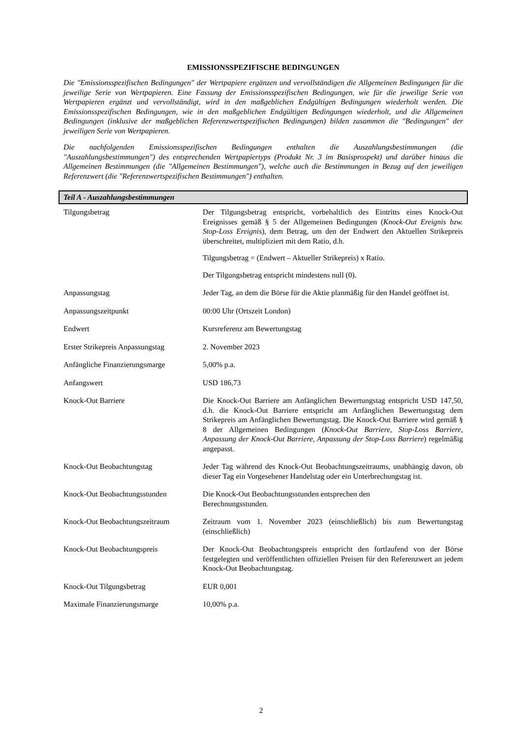EMISSIONSSPEZIFISCHE BEDINGUNGEN
Die "Emissionsspezifischen Bedingungen" der Wertpapiere ergänzen und vervollständigen die Allgemeinen Bedingungen für die jeweilige Serie von Wertpapieren. Eine Fassung der Emissionsspezifischen Bedingungen, wie für die jeweilige Serie von Wertpapieren ergänzt und vervollständigt, wird in den maßgeblichen Endgültigen Bedingungen wiederholt werden. Die Emissionsspezifischen Bedingungen, wie in den maßgeblichen Endgültigen Bedingungen wiederholt, und die Allgemeinen Bedingungen (inklusive der maßgeblichen Referenzwertspezifischen Bedingungen) bilden zusammen die "Bedingungen" der jeweiligen Serie von Wertpapieren.
Die nachfolgenden Emissionsspezifischen Bedingungen enthalten die Auszahlungsbestimmungen (die "Auszahlungsbestimmungen") des entsprechenden Wertpapiertyps (Produkt Nr. 3 im Basisprospekt) und darüber hinaus die Allgemeinen Bestimmungen (die "Allgemeinen Bestimmungen"), welche auch die Bestimmungen in Bezug auf den jeweiligen Referenzwert (die "Referenzwertspezifischen Bestimmungen") enthalten.
Teil A - Auszahlungsbestimmungen
| Tilgungsbetrag | Der Tilgungsbetrag entspricht, vorbehaltlich des Eintritts eines Knock-Out Ereignisses gemäß § 5 der Allgemeinen Bedingungen ( Knock-Out Ereignis bzw. Stop-Loss Ereignis ), dem Betrag, um den der Endwert den Aktuellen Strikepreis überschreitet, multipliziert mit dem Ratio, d.h. Tilgungsbetrag = (Endwert – Aktueller Strikepreis) x Ratio. Der Tilgungsbetrag entspricht mindestens null (0). |
| Anpassungstag | Jeder Tag, an dem die Börse für die Aktie planmäßig für den Handel geöffnet ist. |
| Anpassungszeitpunkt | 00:00 Uhr (Ortszeit London) |
| Endwert | Kursreferenz am Bewertungstag |
| Erster Strikepreis Anpassungstag | 2. November 2023 |
| Anfängliche Finanzierungsmarge | 5,00% p.a. |
| Anfangswert | USD 186,73 |
| Knock-Out Barriere | Die Knock-Out Barriere am Anfänglichen Bewertungstag entspricht USD 147,50, d.h. die Knock-Out Barriere entspricht am Anfänglichen Bewertungstag dem Strikepreis am Anfänglichen Bewertungstag. Die Knock-Out Barriere wird gemäß § 8 der Allgemeinen Bedingungen ( Knock-Out Barriere, Stop-Loss Barriere, Anpassung der Knock-Out Barriere, Anpassung der Stop-Loss Barriere ) regelmäßig angepasst. |
| Knock-Out Beobachtungstag | Jeder Tag während des Knock-Out Beobachtungszeitraums, unabhängig davon, ob dieser Tag ein Vorgesehener Handelstag oder ein Unterbrechungstag ist. |
| Knock-Out Beobachtungsstunden | Die Knock-Out Beobachtungsstunden entsprechen den Berechnungsstunden. |
| Knock-Out Beobachtungszeitraum | Zeitraum vom 1. November 2023 (einschließlich) bis zum Bewertungstag (einschließlich) |
| Knock-Out Beobachtungspreis | Der Knock-Out Beobachtungspreis entspricht den fortlaufend von der Börse festgelegten und veröffentlichten offiziellen Preisen für den Referenzwert an jedem Knock-Out Beobachtungstag. |
| Knock-Out Tilgungsbetrag | EUR 0,001 |
| Maximale Finanzierungsmarge | 10,00% p.a. |
2